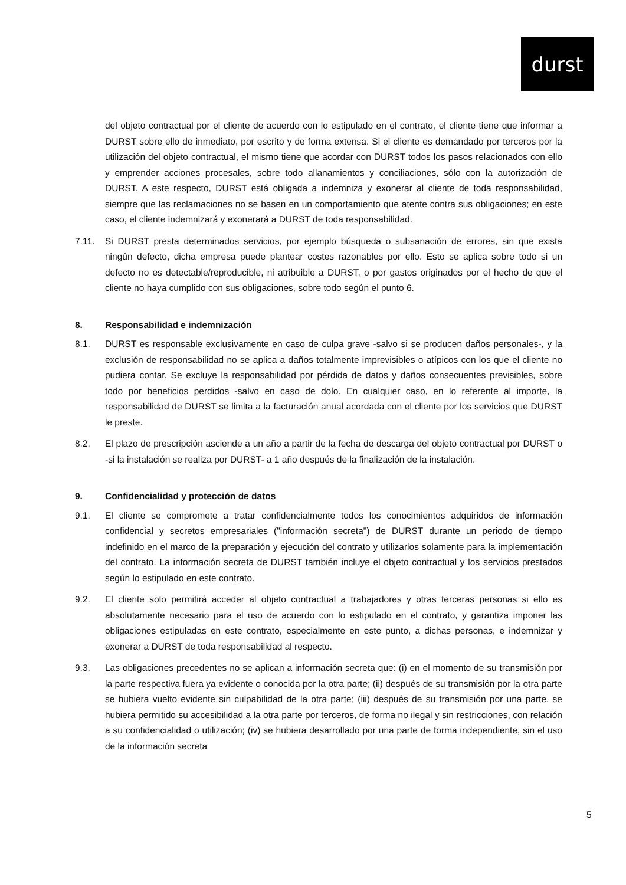durst
del objeto contractual por el cliente de acuerdo con lo estipulado en el contrato, el cliente tiene que informar a DURST sobre ello de inmediato, por escrito y de forma extensa. Si el cliente es demandado por terceros por la utilización del objeto contractual, el mismo tiene que acordar con DURST todos los pasos relacionados con ello y emprender acciones procesales, sobre todo allanamientos y conciliaciones, sólo con la autorización de DURST. A este respecto, DURST está obligada a indemniza y exonerar al cliente de toda responsabilidad, siempre que las reclamaciones no se basen en un comportamiento que atente contra sus obligaciones; en este caso, el cliente indemnizará y exonerará a DURST de toda responsabilidad.
7.11. Si DURST presta determinados servicios, por ejemplo búsqueda o subsanación de errores, sin que exista ningún defecto, dicha empresa puede plantear costes razonables por ello. Esto se aplica sobre todo si un defecto no es detectable/reproducible, ni atribuible a DURST, o por gastos originados por el hecho de que el cliente no haya cumplido con sus obligaciones, sobre todo según el punto 6.
8. Responsabilidad e indemnización
8.1. DURST es responsable exclusivamente en caso de culpa grave -salvo si se producen daños personales-, y la exclusión de responsabilidad no se aplica a daños totalmente imprevisibles o atípicos con los que el cliente no pudiera contar. Se excluye la responsabilidad por pérdida de datos y daños consecuentes previsibles, sobre todo por beneficios perdidos -salvo en caso de dolo. En cualquier caso, en lo referente al importe, la responsabilidad de DURST se limita a la facturación anual acordada con el cliente por los servicios que DURST le preste.
8.2. El plazo de prescripción asciende a un año a partir de la fecha de descarga del objeto contractual por DURST o -si la instalación se realiza por DURST- a 1 año después de la finalización de la instalación.
9. Confidencialidad y protección de datos
9.1. El cliente se compromete a tratar confidencialmente todos los conocimientos adquiridos de información confidencial y secretos empresariales ("información secreta") de DURST durante un periodo de tiempo indefinido en el marco de la preparación y ejecución del contrato y utilizarlos solamente para la implementación del contrato. La información secreta de DURST también incluye el objeto contractual y los servicios prestados según lo estipulado en este contrato.
9.2. El cliente solo permitirá acceder al objeto contractual a trabajadores y otras terceras personas si ello es absolutamente necesario para el uso de acuerdo con lo estipulado en el contrato, y garantiza imponer las obligaciones estipuladas en este contrato, especialmente en este punto, a dichas personas, e indemnizar y exonerar a DURST de toda responsabilidad al respecto.
9.3. Las obligaciones precedentes no se aplican a información secreta que: (i) en el momento de su transmisión por la parte respectiva fuera ya evidente o conocida por la otra parte; (ii) después de su transmisión por la otra parte se hubiera vuelto evidente sin culpabilidad de la otra parte; (iii) después de su transmisión por una parte, se hubiera permitido su accesibilidad a la otra parte por terceros, de forma no ilegal y sin restricciones, con relación a su confidencialidad o utilización; (iv) se hubiera desarrollado por una parte de forma independiente, sin el uso de la información secreta
5